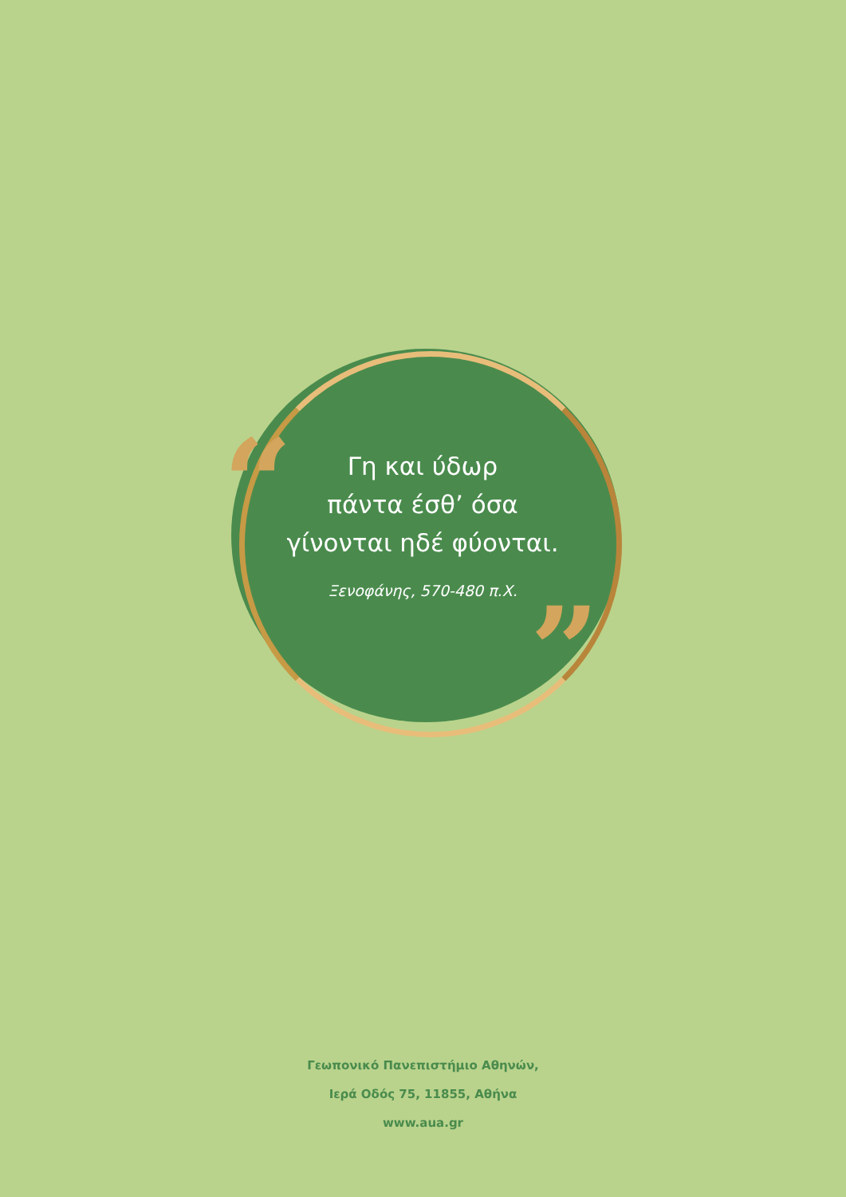“
”
Γη και ύδωρ
πάντα έσθ’ όσα
γίνονται ηδέ φύονται.
Ξενοφάνης, 570-480 π.Χ.
Γεωπονικό Πανεπιστήμιο Αθηνών,
Ιερά Οδός 75, 11855, Αθήνα
www.aua.gr